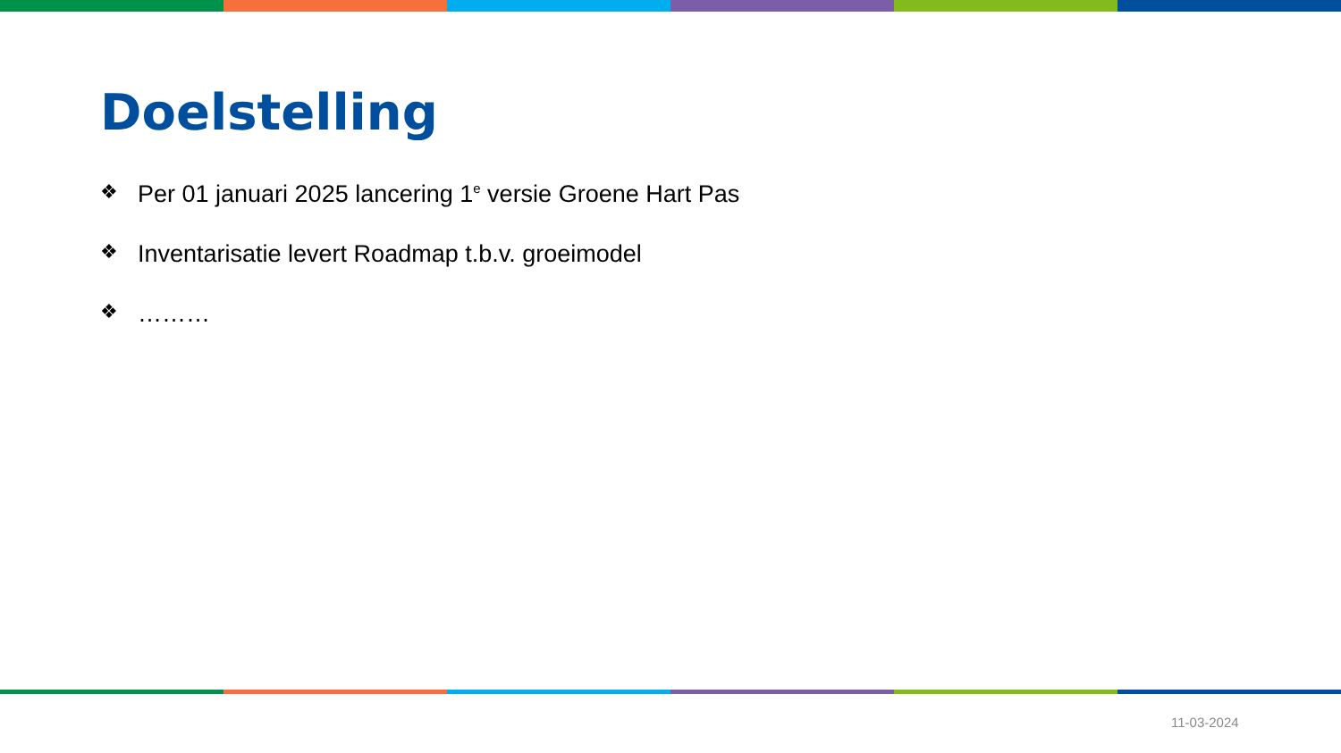Doelstelling
❖ Per 01 januari 2025 lancering 1<sup>e</sup> versie Groene Hart Pas
❖ Inventarisatie levert Roadmap t.b.v. groeimodel
❖ ………
11-03-2024